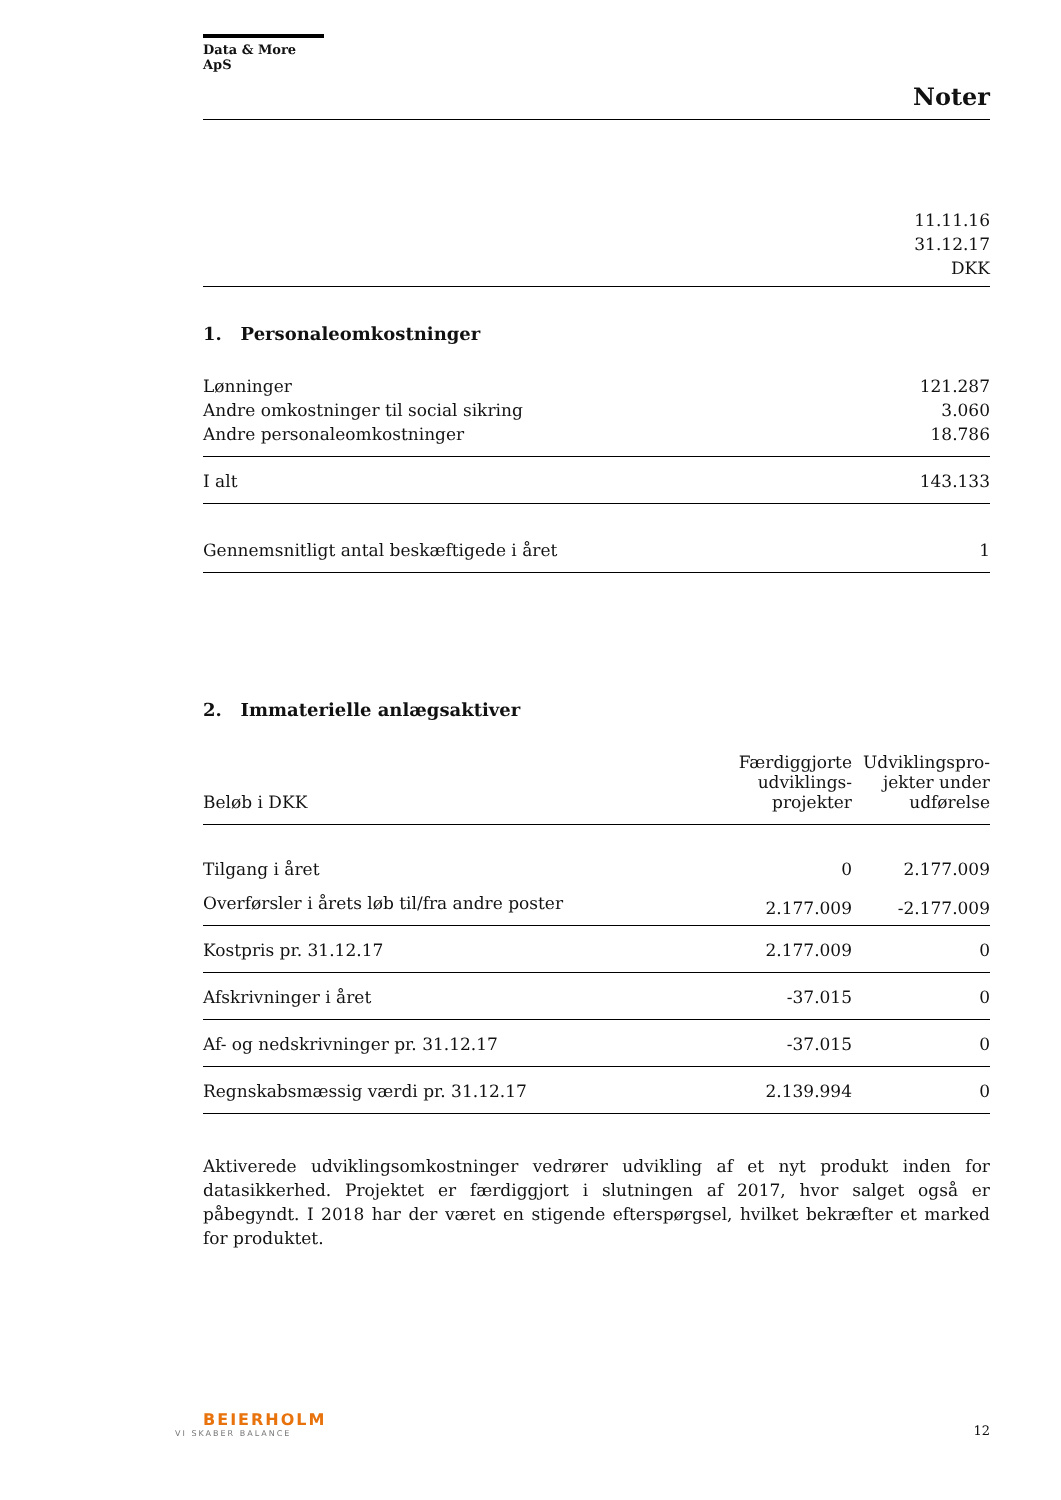Data & More ApS
Noter
11.11.16
31.12.17
DKK
1. Personaleomkostninger
| Lønninger | 121.287 |
| Andre omkostninger til social sikring | 3.060 |
| Andre personaleomkostninger | 18.786 |
| I alt | 143.133 |
| Gennemsnitligt antal beskæftigede i året | 1 |
2. Immaterielle anlægsaktiver
| Beløb i DKK | Færdiggjorte udviklings- projekter | Udviklingspro- jekter under udførelse |
| --- | --- | --- |
| Tilgang i året | 0 | 2.177.009 |
| Overførsler i årets løb til/fra andre poster | 2.177.009 | -2.177.009 |
| Kostpris pr. 31.12.17 | 2.177.009 | 0 |
| Afskrivninger i året | -37.015 | 0 |
| Af- og nedskrivninger pr. 31.12.17 | -37.015 | 0 |
| Regnskabsmæssig værdi pr. 31.12.17 | 2.139.994 | 0 |
Aktiverede udviklingsomkostninger vedrører udvikling af et nyt produkt inden for datasikkerhed. Projektet er færdiggjort i slutningen af 2017, hvor salget også er påbegyndt. I 2018 har der været en stigende efterspørgsel, hvilket bekræfter et marked for produktet.
BEIERHOLM
VI SKABER BALANCE
12